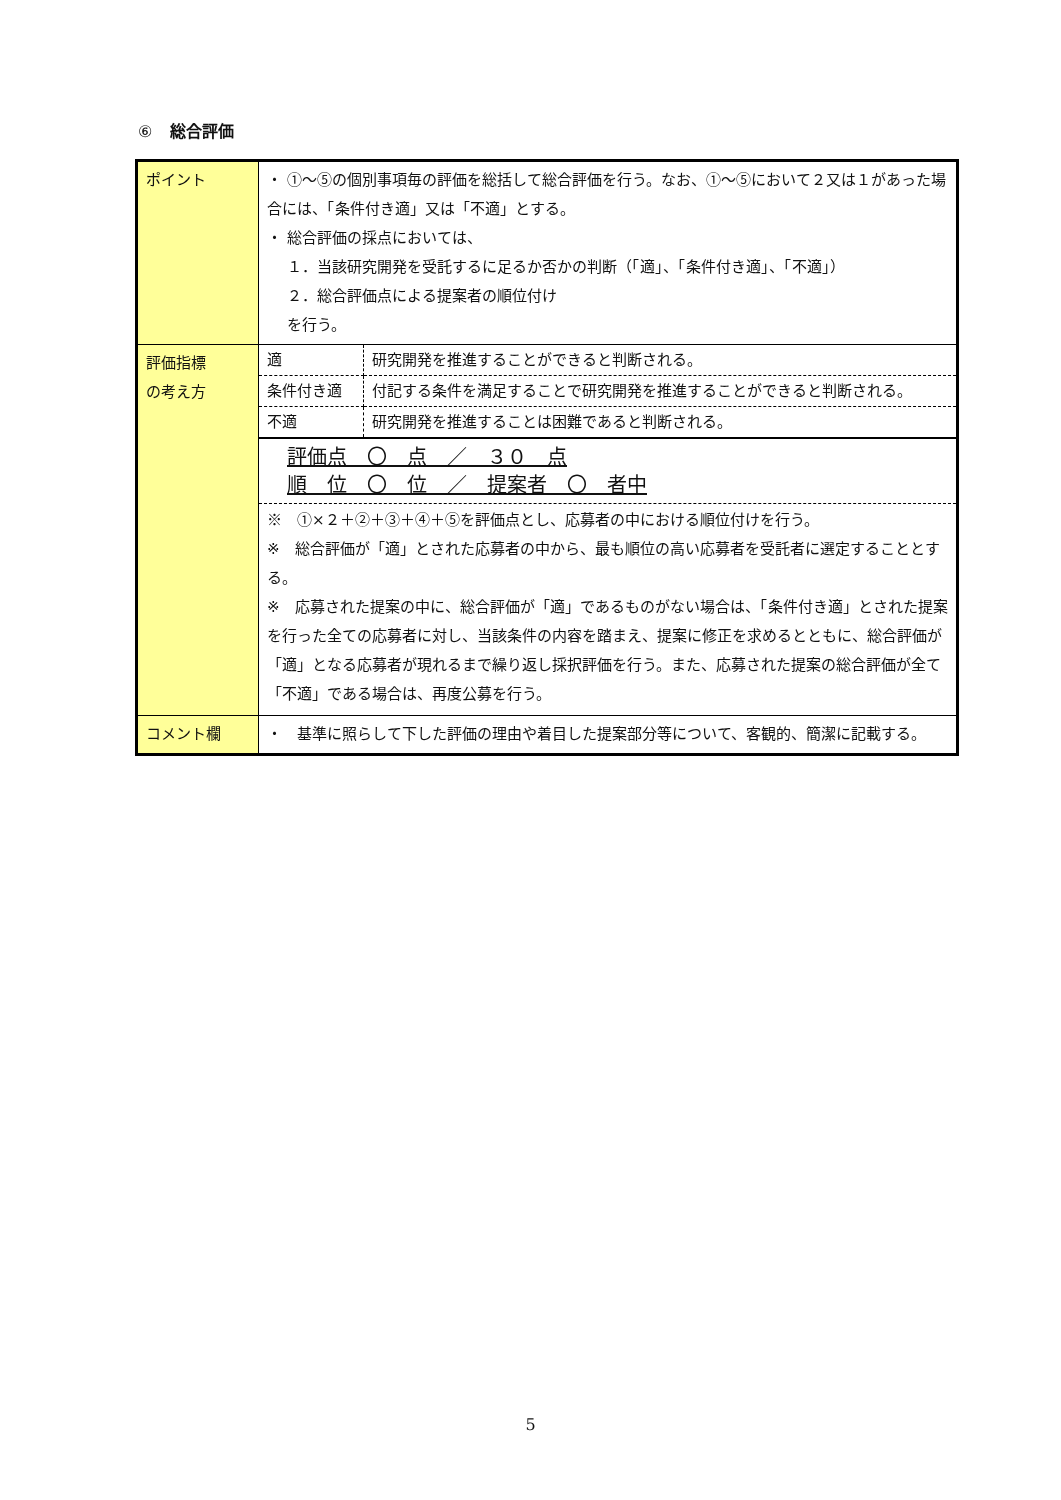⑥ 総合評価
| ポイント | ・ ①～⑤の個別事項毎の評価を総括して総合評価を行う。なお、①～⑤において２又は１があった場合には、「条件付き適」又は「不適」とする。 ・ 総合評価の採点においては、 １．当該研究開発を受託するに足るか否かの判断（「適」、「条件付き適」、「不適」） ２．総合評価点による提案者の順位付け を行う。 |
| 評価指標 の考え方 | / 適 / 研究開発を推進することができると判断される。 / / 条件付き適 / 付記する条件を満足することで研究開発を推進することができると判断される。 / / 不適 / 研究開発を推進することは困難であると判断される。 / |
| | 評価点 〇 点 ／ ３０ 点 順 位 〇 位 ／ 提案者 〇 者中 ※ ①×２＋②＋③＋④＋⑤を評価点とし、応募者の中における順位付けを行う。 ※ 総合評価が「適」とされた応募者の中から、最も順位の高い応募者を受託者に選定することとする。 ※ 応募された提案の中に、総合評価が「適」であるものがない場合は、「条件付き適」とされた提案を行った全ての応募者に対し、当該条件の内容を踏まえ、提案に修正を求めるとともに、総合評価が「適」となる応募者が現れるまで繰り返し採択評価を行う。また、応募された提案の総合評価が全て「不適」である場合は、再度公募を行う。 |
| コメント欄 | ・ 基準に照らして下した評価の理由や着目した提案部分等について、客観的、簡潔に記載する。 |
5